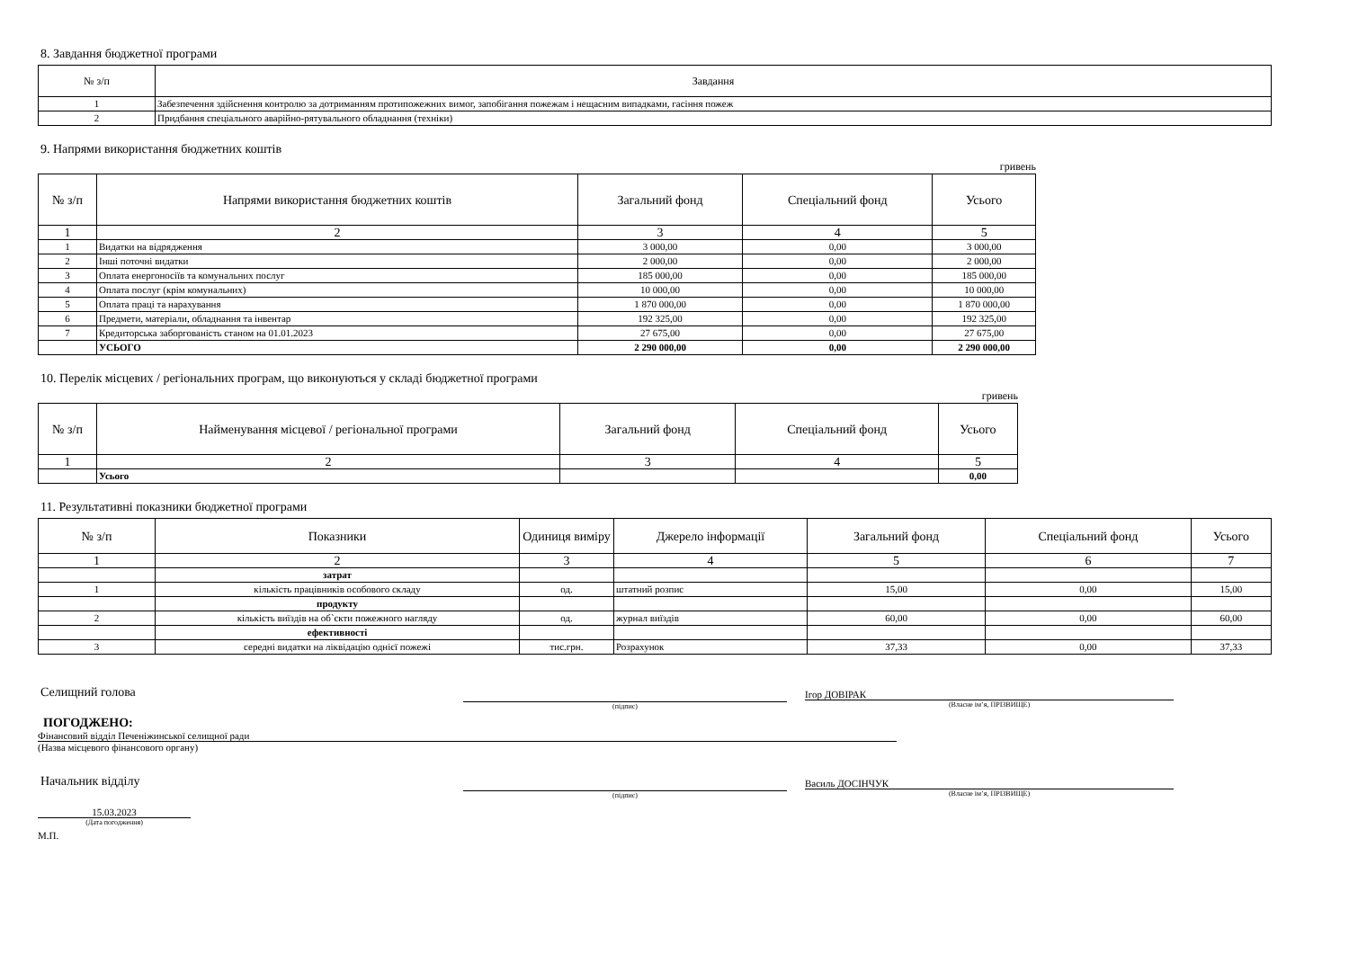8. Завдання бюджетної програми
| № з/п | Завдання |
| --- | --- |
| 1 | Забезпечення здійснення контролю за дотриманням протипожежних вимог, запобігання пожежам і нещасним випадками, гасіння пожеж |
| 2 | Придбання спеціального аварійно-рятувального обладнання (техніки) |
9. Напрями використання бюджетних коштів
гривень
| № з/п | Напрями використання бюджетних коштів | Загальний фонд | Спеціальний фонд | Усього |
| --- | --- | --- | --- | --- |
| 1 | 2 | 3 | 4 | 5 |
| 1 | Видатки на відрядження | 3 000,00 | 0,00 | 3 000,00 |
| 2 | Інші поточні видатки | 2 000,00 | 0,00 | 2 000,00 |
| 3 | Оплата енергоносіїв та комунальних послуг | 185 000,00 | 0,00 | 185 000,00 |
| 4 | Оплата послуг (крім комунальних) | 10 000,00 | 0,00 | 10 000,00 |
| 5 | Оплата праці та нарахування | 1 870 000,00 | 0,00 | 1 870 000,00 |
| 6 | Предмети, матеріали, обладнання та інвентар | 192 325,00 | 0,00 | 192 325,00 |
| 7 | Кредиторська заборгованість станом на 01.01.2023 | 27 675,00 | 0,00 | 27 675,00 |
| | УСЬОГО | 2 290 000,00 | 0,00 | 2 290 000,00 |
10. Перелік місцевих / регіональних програм, що виконуються у складі бюджетної програми
гривень
| № з/п | Найменування місцевої / регіональної програми | Загальний фонд | Спеціальний фонд | Усього |
| --- | --- | --- | --- | --- |
| 1 | 2 | 3 | 4 | 5 |
| | Усього | | | 0,00 |
11. Результативні показники бюджетної програми
| № з/п | Показники | Одиниця виміру | Джерело інформації | Загальний фонд | Спеціальний фонд | Усього |
| --- | --- | --- | --- | --- | --- | --- |
| 1 | 2 | 3 | 4 | 5 | 6 | 7 |
| | затрат | | | | | |
| 1 | кількість працівників особового складу | од. | штатний розпис | 15,00 | 0,00 | 15,00 |
| | продукту | | | | | |
| 2 | кількість виїздів на об`єкти пожежного нагляду | од. | журнал виїздів | 60,00 | 0,00 | 60,00 |
| | ефективності | | | | | |
| 3 | середні видатки на ліквідацію однієї пожежі | тис.грн. | Розрахунок | 37,33 | 0,00 | 37,33 |
Селищний голова
(підпис)
Ігор ДОВІРАК
(Власне ім’я, ПРІЗВИЩЕ)
ПОГОДЖЕНО:
Фінансовий відділ Печеніжинської селищної ради
(Назва місцевого фінансового органу)
Начальник відділу
(підпис)
Василь ДОСІНЧУК
(Власне ім’я, ПРІЗВИЩЕ)
15.03.2023
(Дата погодження)
М.П.